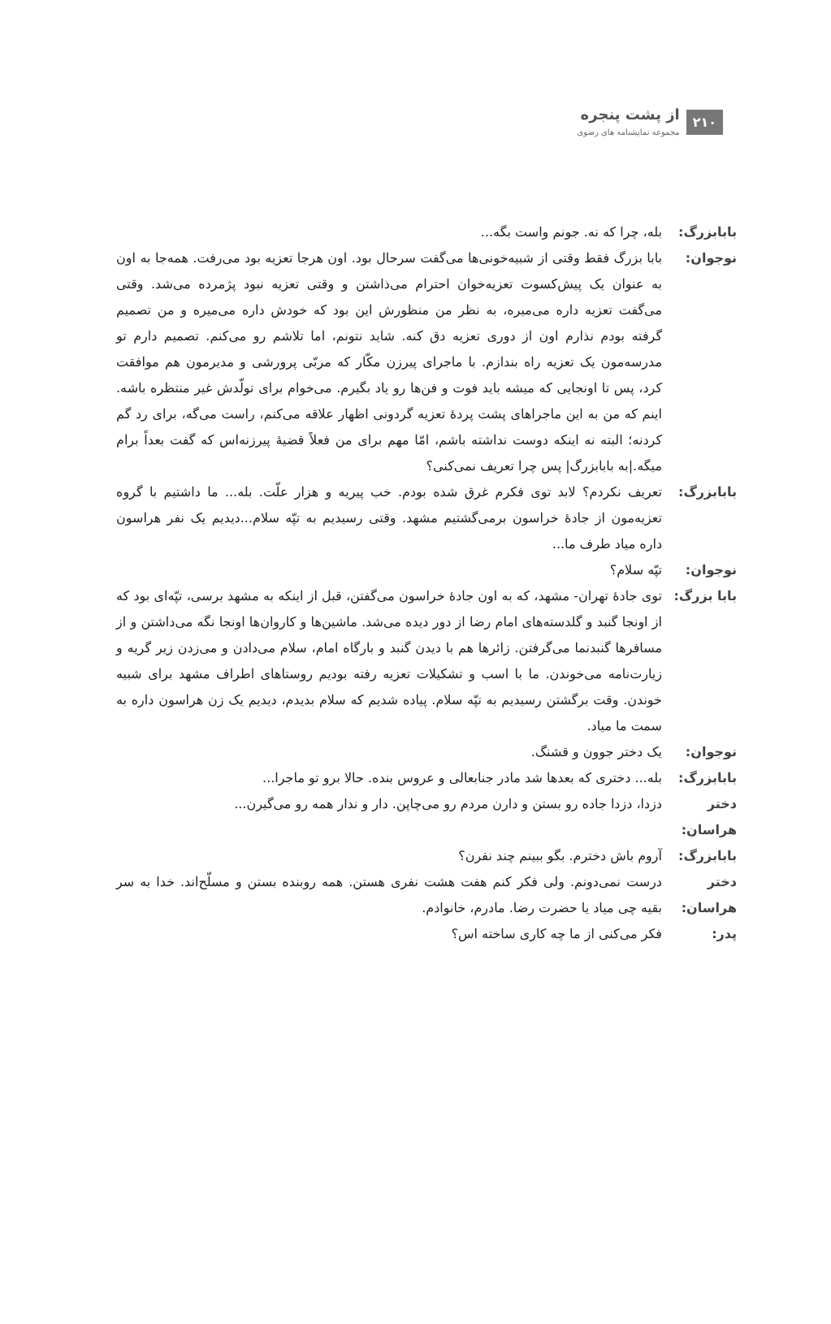۲۱۰
از پشت پنجره
مجموعه نمایشنامه های رضوی
بابابزرگ: بله، چرا که نه. جونم واست بگه...
نوجوان: بابا بزرگ فقط وقتی از شبیه‌خونی‌ها می‌گفت سرحال بود. اون هرجا تعزیه بود می‌رفت. همه‌جا به اون به عنوان یک پیش‌کسوت تعزیه‌خوان احترام می‌ذاشتن و وقتی تعزیه نبود پژمرده می‌شد. وقتی می‌گفت تعزیه داره می‌میره، به نظر من منظورش این بود که خودش داره می‌میره و من تصمیم گرفته بودم نذارم اون از دوری تعزیه دق کنه. شاید نتونم، اما تلاشم رو می‌کنم. تصمیم دارم تو مدرسه‌مون یک تعزیه راه بندازم. با ماجرای پیرزن مکّار که مربّی پرورشی و مدیرمون هم موافقت کرد، پس تا اونجایی که میشه باید فوت و فن‌ها رو یاد بگیرم. می‌خوام برای تولّدش غیر منتظره باشه. اینم که من به این ماجراهای پشت پردهٔ تعزیه گردونی اظهار علاقه می‌کنم، راست می‌گه، برای رد گم کردنه؛ البته نه اینکه دوست نداشته باشم، امّا مهم برای من فعلاً قضیهٔ پیرزنه‌اس که گفت بعداً برام میگه.|به بابابزرگ| پس چرا تعریف نمی‌کنی؟
بابابزرگ: تعریف نکردم؟ لابد توی فکرم غرق شده بودم. خب پیریه و هزار علّت. بله... ما داشتیم با گروه تعزیه‌مون از جادهٔ خراسون برمی‌گشتیم مشهد. وقتی رسیدیم به تپّه سلام...دیدیم یک نفر هراسون داره میاد طرف ما...
نوجوان: تپّه سلام؟
بابا بزرگ:
توی جادهٔ تهران- مشهد، که به اون جادهٔ خراسون می‌گفتن، قبل از اینکه به مشهد برسی، تپّه‌ای بود که از اونجا گنبد و گلدسته‌های امام رضا از دور دیده می‌شد. ماشین‌ها و کاروان‌ها اونجا نگه می‌داشتن و از مسافرها گنبدنما می‌گرفتن. زائرها هم با دیدن گنبد و بارگاه امام، سلام می‌دادن و می‌زدن زیر گریه و زیارت‌نامه می‌خوندن. ما با اسب و تشکیلات تعزیه رفته بودیم روستاهای اطراف مشهد برای شبیه خوندن. وقت برگشتن رسیدیم به تپّه سلام. پیاده شدیم که سلام بدیدم، دیدیم یک زن هراسون داره به سمت ما میاد.
نوجوان: یک دختر جوون و قشنگ.
بابابزرگ: بله... دختری که بعدها شد مادر جنابعالی و عروس بنده. حالا برو تو ماجرا...
دختر هراسان:
دزدا، دزدا جاده رو بستن و دارن مردم رو می‌چاپن. دار و ندار همه رو می‌گیرن...
بابابزرگ: آروم باش دخترم. بگو ببینم چند نفرن؟
دختر هراسان:
درست نمی‌دونم. ولی فکر کنم هفت هشت نفری هستن. همه روبنده بستن و مسلّح‌اند. خدا به سر بقیه چی میاد یا حضرت رضا. مادرم، خانوادم.
پدر: فکر می‌کنی از ما چه کاری ساخته اس؟